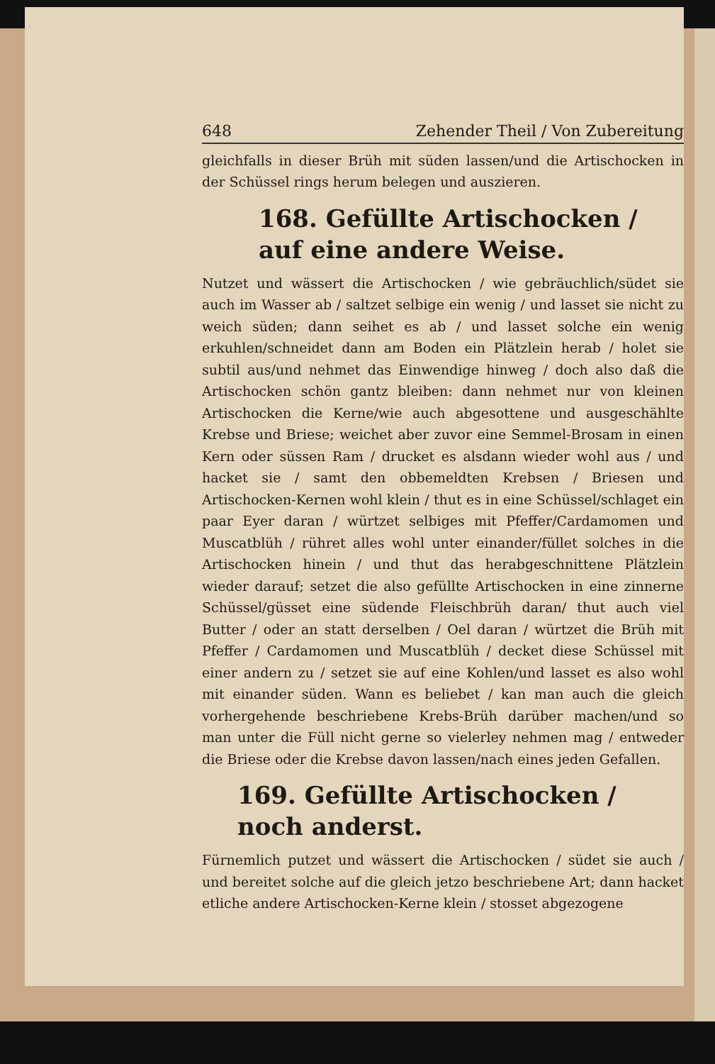648 Zehender Theil / Von Zubereitung
gleichfalls in dieser Brüh mit süden lassen/und die Artischocken in der Schüssel rings herum belegen und auszieren.
168. Gefüllte Artischocken / auf eine andere Weise.
Nutzet und wässert die Artischocken / wie gebräuchlich/südet sie auch im Wasser ab / saltzet selbige ein wenig / und lasset sie nicht zu weich süden; dann seihet es ab / und lasset solche ein wenig erkuhlen/schneidet dann am Boden ein Plätzlein herab / holet sie subtil aus/und nehmet das Einwendige hinweg / doch also daß die Artischocken schön gantz bleiben: dann nehmet nur von kleinen Artischocken die Kerne/wie auch abgesottene und ausgeschählte Krebse und Briese; weichet aber zuvor eine Semmel-Brosam in einen Kern oder süssen Ram / drucket es alsdann wieder wohl aus / und hacket sie / samt den obbemeldten Krebsen / Briesen und Artischocken-Kernen wohl klein / thut es in eine Schüssel/schlaget ein paar Eyer daran / würtzet selbiges mit Pfeffer/Cardamomen und Muscatblüh / rühret alles wohl unter einander/füllet solches in die Artischocken hinein / und thut das herabgeschnittene Plätzlein wieder darauf; setzet die also gefüllte Artischocken in eine zinnerne Schüssel/güsset eine südende Fleischbrüh daran/ thut auch viel Butter / oder an statt derselben / Oel daran / würtzet die Brüh mit Pfeffer / Cardamomen und Muscatblüh / decket diese Schüssel mit einer andern zu / setzet sie auf eine Kohlen/und lasset es also wohl mit einander süden. Wann es beliebet / kan man auch die gleich vorhergehende beschriebene Krebs-Brüh darüber machen/und so man unter die Füll nicht gerne so vielerley nehmen mag / entweder die Briese oder die Krebse davon lassen/nach eines jeden Gefallen.
169. Gefüllte Artischocken / noch anderst.
Fürnemlich putzet und wässert die Artischocken / südet sie auch / und bereitet solche auf die gleich jetzo beschriebene Art; dann hacket etliche andere Artischocken-Kerne klein / stosset abgezogene